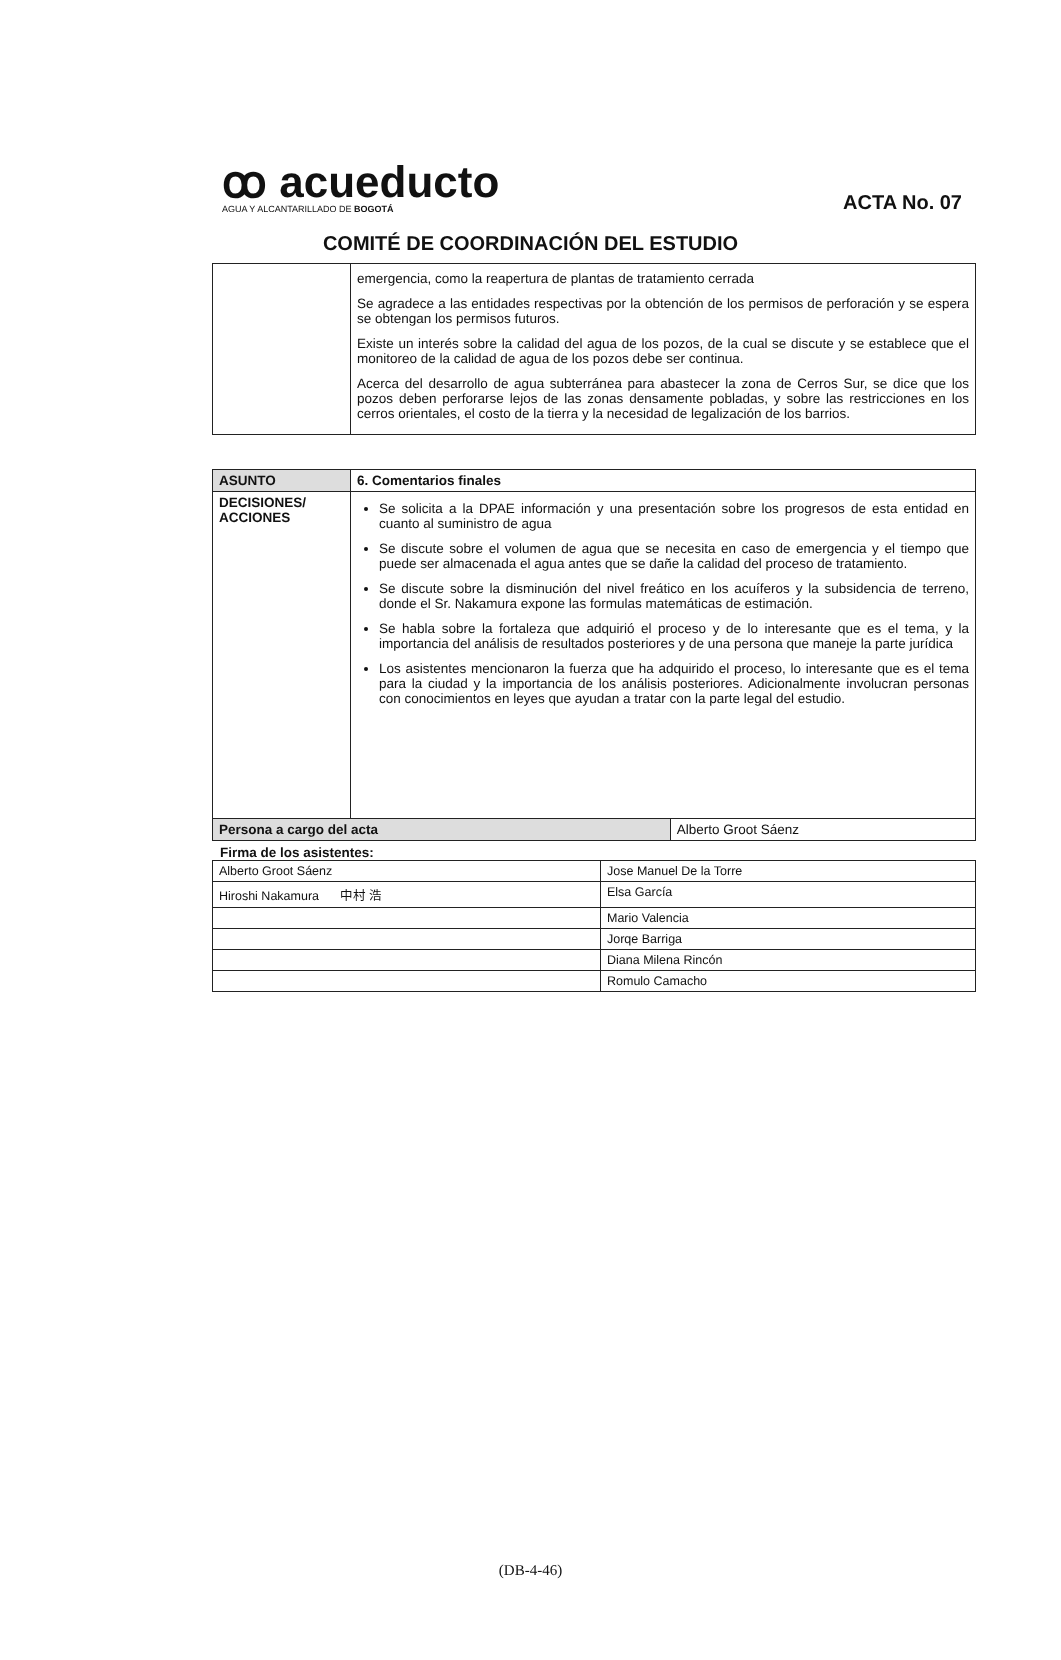ꝏ acueducto
AGUA Y ALCANTARILLADO DE BOGOTÁ
ACTA No. 07
COMITÉ DE COORDINACIÓN DEL ESTUDIO
| | emergencia, como la reapertura de plantas de tratamiento cerrada Se agradece a las entidades respectivas por la obtención de los permisos de perforación y se espera se obtengan los permisos futuros. Existe un interés sobre la calidad del agua de los pozos, de la cual se discute y se establece que el monitoreo de la calidad de agua de los pozos debe ser continua. Acerca del desarrollo de agua subterránea para abastecer la zona de Cerros Sur, se dice que los pozos deben perforarse lejos de las zonas densamente pobladas, y sobre las restricciones en los cerros orientales, el costo de la tierra y la necesidad de legalización de los barrios. |
| ASUNTO | 6. Comentarios finales | |
| DECISIONES/ ACCIONES | Se solicita a la DPAE información y una presentación sobre los progresos de esta entidad en cuanto al suministro de agua Se discute sobre el volumen de agua que se necesita en caso de emergencia y el tiempo que puede ser almacenada el agua antes que se dañe la calidad del proceso de tratamiento. Se discute sobre la disminución del nivel freático en los acuíferos y la subsidencia de terreno, donde el Sr. Nakamura expone las formulas matemáticas de estimación. Se habla sobre la fortaleza que adquirió el proceso y de lo interesante que es el tema, y la importancia del análisis de resultados posteriores y de una persona que maneje la parte jurídica Los asistentes mencionaron la fuerza que ha adquirido el proceso, lo interesante que es el tema para la ciudad y la importancia de los análisis posteriores. Adicionalmente involucran personas con conocimientos en leyes que ayudan a tratar con la parte legal del estudio. | |
| Persona a cargo del acta | | Alberto Groot Sáenz |
Firma de los asistentes:
| Alberto Groot Sáenz | Jose Manuel De la Torre |
| Hiroshi Nakamura 中村 浩 | Elsa García |
| | Mario Valencia |
| | Jorqe Barriga |
| | Diana Milena Rincón |
| | Romulo Camacho |
(DB-4-46)